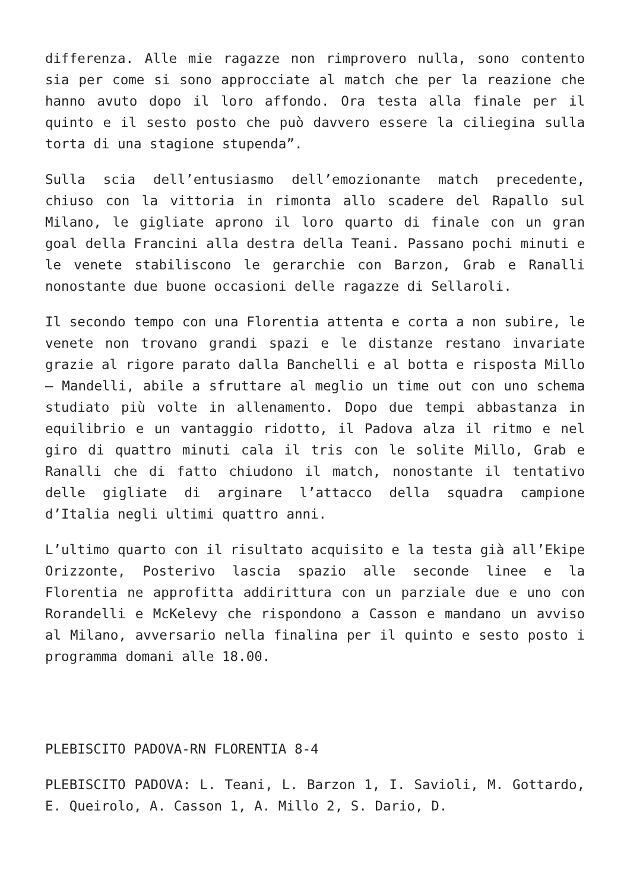differenza. Alle mie ragazze non rimprovero nulla, sono contento sia per come si sono approcciate al match che per la reazione che hanno avuto dopo il loro affondo. Ora testa alla finale per il quinto e il sesto posto che può davvero essere la ciliegina sulla torta di una stagione stupenda”.
Sulla scia dell’entusiasmo dell’emozionante match precedente, chiuso con la vittoria in rimonta allo scadere del Rapallo sul Milano, le gigliate aprono il loro quarto di finale con un gran goal della Francini alla destra della Teani. Passano pochi minuti e le venete stabiliscono le gerarchie con Barzon, Grab e Ranalli nonostante due buone occasioni delle ragazze di Sellaroli.
Il secondo tempo con una Florentia attenta e corta a non subire, le venete non trovano grandi spazi e le distanze restano invariate grazie al rigore parato dalla Banchelli e al botta e risposta Millo – Mandelli, abile a sfruttare al meglio un time out con uno schema studiato più volte in allenamento. Dopo due tempi abbastanza in equilibrio e un vantaggio ridotto, il Padova alza il ritmo e nel giro di quattro minuti cala il tris con le solite Millo, Grab e Ranalli che di fatto chiudono il match, nonostante il tentativo delle gigliate di arginare l’attacco della squadra campione d’Italia negli ultimi quattro anni.
L’ultimo quarto con il risultato acquisito e la testa già all’Ekipe Orizzonte, Posterivo lascia spazio alle seconde linee e la Florentia ne approfitta addirittura con un parziale due e uno con Rorandelli e McKelevy che rispondono a Casson e mandano un avviso al Milano, avversario nella finalina per il quinto e sesto posto i programma domani alle 18.00.
PLEBISCITO PADOVA-RN FLORENTIA 8-4
PLEBISCITO PADOVA: L. Teani, L. Barzon 1, I. Savioli, M. Gottardo, E. Queirolo, A. Casson 1, A. Millo 2, S. Dario, D.